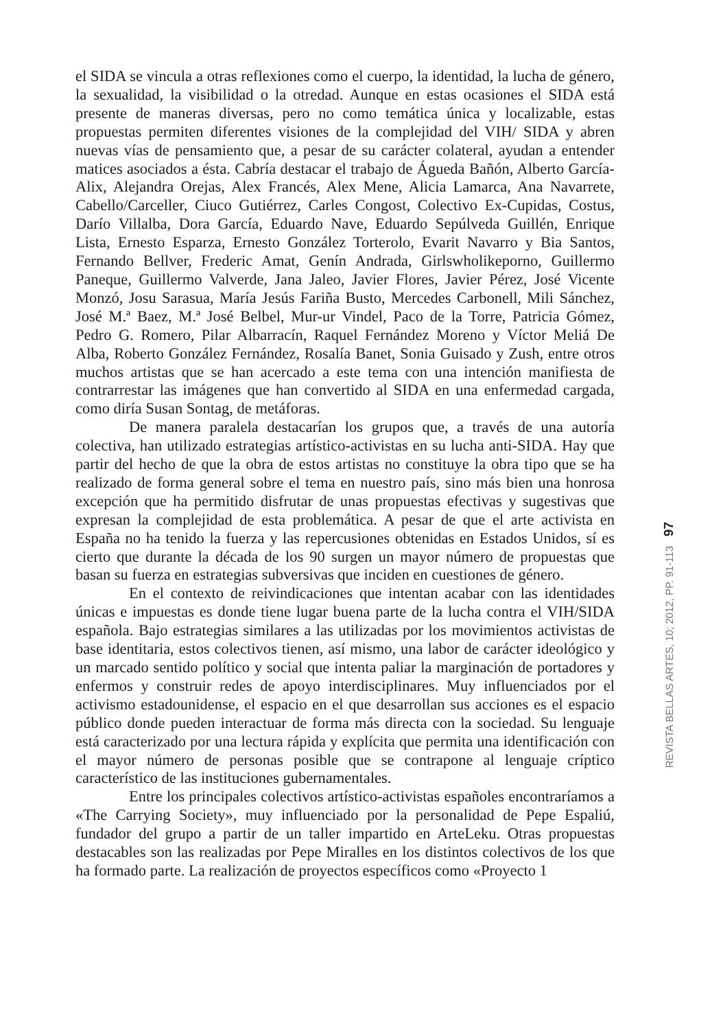el SIDA se vincula a otras reflexiones como el cuerpo, la identidad, la lucha de género, la sexualidad, la visibilidad o la otredad. Aunque en estas ocasiones el SIDA está presente de maneras diversas, pero no como temática única y localizable, estas propuestas permiten diferentes visiones de la complejidad del VIH/ SIDA y abren nuevas vías de pensamiento que, a pesar de su carácter colateral, ayudan a entender matices asociados a ésta. Cabría destacar el trabajo de Águeda Bañón, Alberto García-Alix, Alejandra Orejas, Alex Francés, Alex Mene, Alicia Lamarca, Ana Navarrete, Cabello/Carceller, Ciuco Gutiérrez, Carles Congost, Colectivo Ex-Cupidas, Costus, Darío Villalba, Dora García, Eduardo Nave, Eduardo Sepúlveda Guillén, Enrique Lista, Ernesto Esparza, Ernesto González Torterolo, Evarit Navarro y Bia Santos, Fernando Bellver, Frederic Amat, Genín Andrada, Girlswholikeporno, Guillermo Paneque, Guillermo Valverde, Jana Jaleo, Javier Flores, Javier Pérez, José Vicente Monzó, Josu Sarasua, María Jesús Fariña Busto, Mercedes Carbonell, Mili Sánchez, José M.ª Baez, M.ª José Belbel, Mur-ur Vindel, Paco de la Torre, Patricia Gómez, Pedro G. Romero, Pilar Albarracín, Raquel Fernández Moreno y Víctor Meliá De Alba, Roberto González Fernández, Rosalía Banet, Sonia Guisado y Zush, entre otros muchos artistas que se han acercado a este tema con una intención manifiesta de contrarrestar las imágenes que han convertido al SIDA en una enfermedad cargada, como diría Susan Sontag, de metáforas.
De manera paralela destacarían los grupos que, a través de una autoría colectiva, han utilizado estrategias artístico-activistas en su lucha anti-SIDA. Hay que partir del hecho de que la obra de estos artistas no constituye la obra tipo que se ha realizado de forma general sobre el tema en nuestro país, sino más bien una honrosa excepción que ha permitido disfrutar de unas propuestas efectivas y sugestivas que expresan la complejidad de esta problemática. A pesar de que el arte activista en España no ha tenido la fuerza y las repercusiones obtenidas en Estados Unidos, sí es cierto que durante la década de los 90 surgen un mayor número de propuestas que basan su fuerza en estrategias subversivas que inciden en cuestiones de género.
En el contexto de reivindicaciones que intentan acabar con las identidades únicas e impuestas es donde tiene lugar buena parte de la lucha contra el VIH/SIDA española. Bajo estrategias similares a las utilizadas por los movimientos activistas de base identitaria, estos colectivos tienen, así mismo, una labor de carácter ideológico y un marcado sentido político y social que intenta paliar la marginación de portadores y enfermos y construir redes de apoyo interdisciplinares. Muy influenciados por el activismo estadounidense, el espacio en el que desarrollan sus acciones es el espacio público donde pueden interactuar de forma más directa con la sociedad. Su lenguaje está caracterizado por una lectura rápida y explícita que permita una identificación con el mayor número de personas posible que se contrapone al lenguaje críptico característico de las instituciones gubernamentales.
Entre los principales colectivos artístico-activistas españoles encontraríamos a «The Carrying Society», muy influenciado por la personalidad de Pepe Espaliú, fundador del grupo a partir de un taller impartido en ArteLeku. Otras propuestas destacables son las realizadas por Pepe Miralles en los distintos colectivos de los que ha formado parte. La realización de proyectos específicos como «Proyecto 1
97
REVISTA BELLAS ARTES, 10; 2012, PP. 91-113